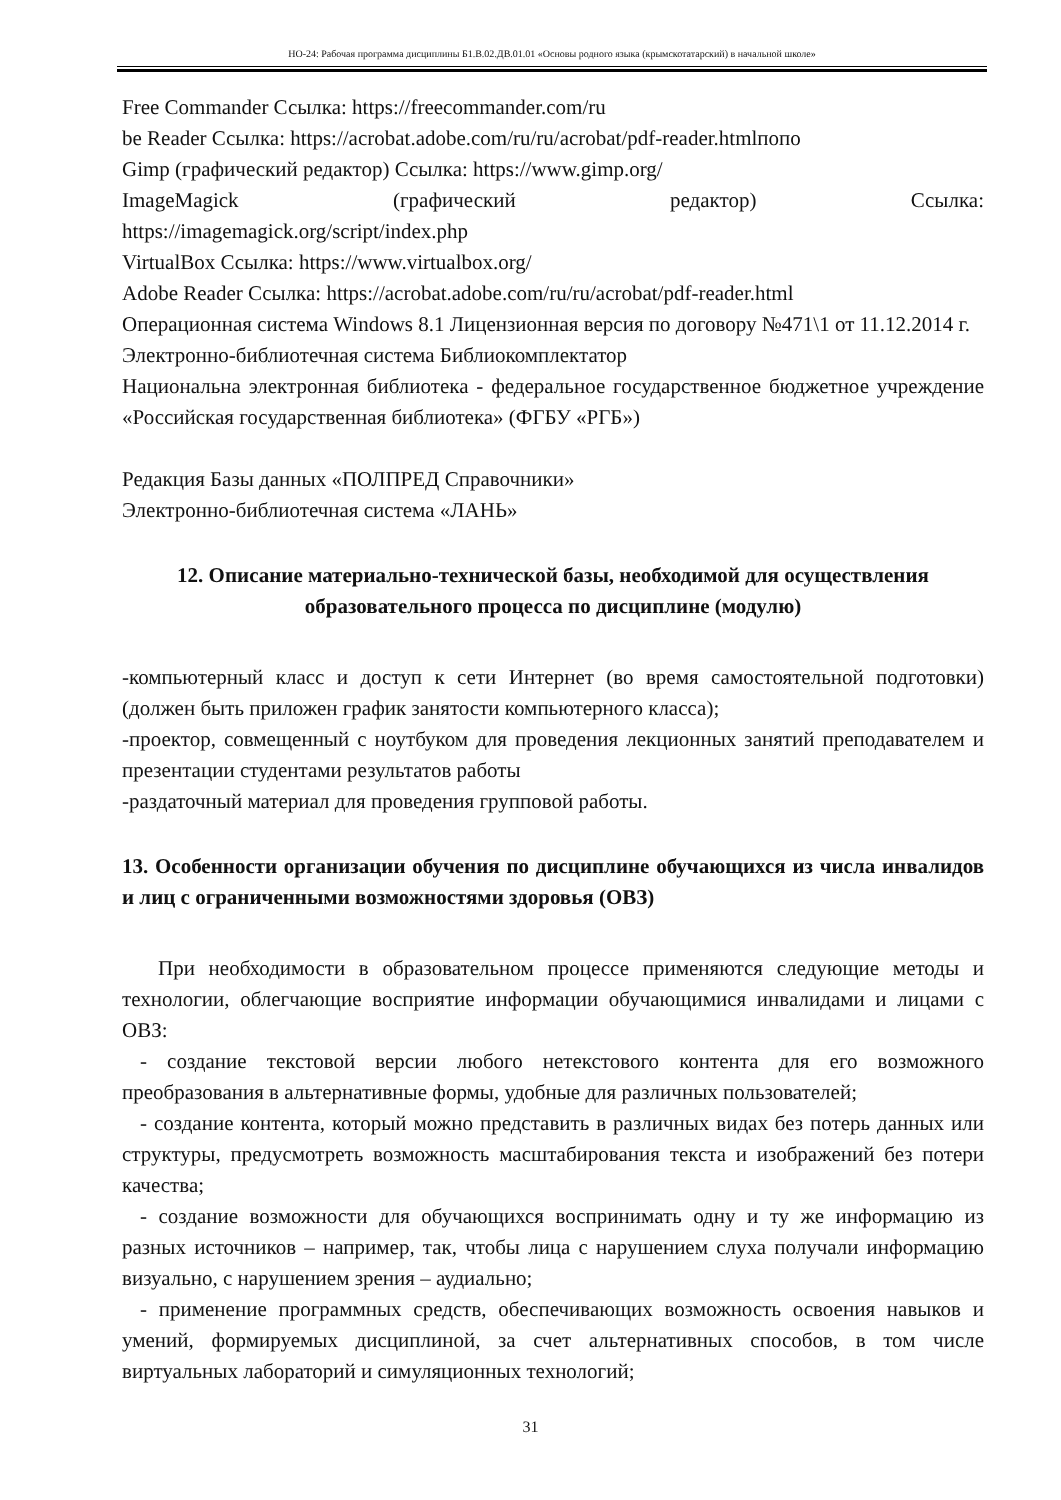НО-24: Рабочая программа дисциплины Б1.В.02.ДВ.01.01 «Основы родного языка (крымскотатарский) в начальной школе»
Free Commander Ссылка: https://freecommander.com/ru
be Reader Ссылка: https://acrobat.adobe.com/ru/ru/acrobat/pdf-reader.htmlпопо
Gimp (графический редактор) Ссылка: https://www.gimp.org/
ImageMagick (графический редактор) Ссылка:
https://imagemagick.org/script/index.php
VirtualBox Ссылка: https://www.virtualbox.org/
Adobe Reader Ссылка: https://acrobat.adobe.com/ru/ru/acrobat/pdf-reader.html
Операционная система Windows 8.1 Лицензионная версия по договору №471\1 от 11.12.2014 г.
Электронно-библиотечная система Библиокомплектатор
Национальна электронная библиотека - федеральное государственное бюджетное учреждение «Российская государственная библиотека» (ФГБУ «РГБ»)
Редакция Базы данных «ПОЛПРЕД Справочники»
Электронно-библиотечная система «ЛАНЬ»
12. Описание материально-технической базы, необходимой для осуществления образовательного процесса по дисциплине (модулю)
-компьютерный класс и доступ к сети Интернет (во время самостоятельной подготовки) (должен быть приложен график занятости компьютерного класса);
-проектор, совмещенный с ноутбуком для проведения лекционных занятий преподавателем и презентации студентами результатов работы
-раздаточный материал для проведения групповой работы.
13. Особенности организации обучения по дисциплине обучающихся из числа инвалидов и лиц с ограниченными возможностями здоровья (ОВЗ)
При необходимости в образовательном процессе применяются следующие методы и технологии, облегчающие восприятие информации обучающимися инвалидами и лицами с ОВЗ:
- создание текстовой версии любого нетекстового контента для его возможного преобразования в альтернативные формы, удобные для различных пользователей;
- создание контента, который можно представить в различных видах без потерь данных или структуры, предусмотреть возможность масштабирования текста и изображений без потери качества;
- создание возможности для обучающихся воспринимать одну и ту же информацию из разных источников – например, так, чтобы лица с нарушением слуха получали информацию визуально, с нарушением зрения – аудиально;
- применение программных средств, обеспечивающих возможность освоения навыков и умений, формируемых дисциплиной, за счет альтернативных способов, в том числе виртуальных лабораторий и симуляционных технологий;
31